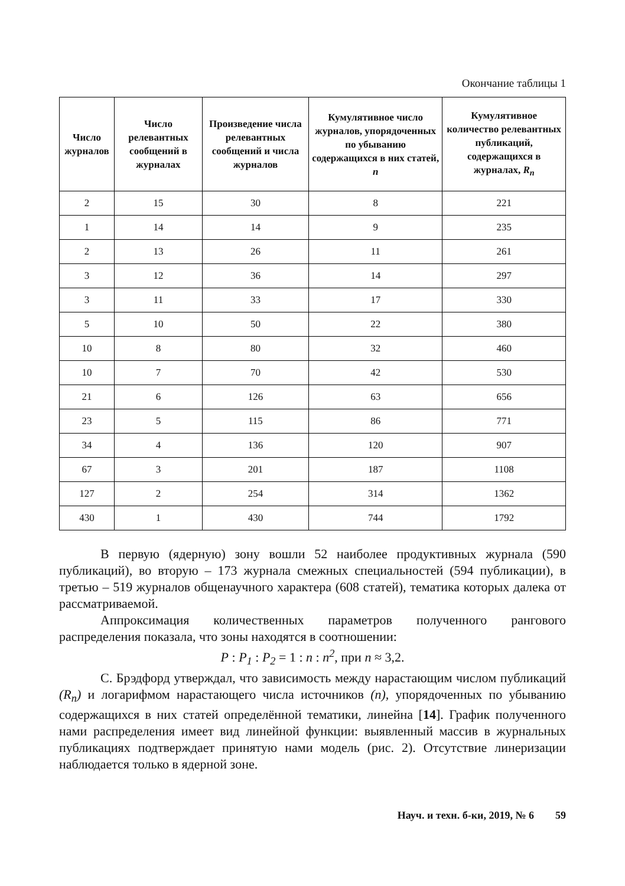Окончание таблицы 1
| Число журналов | Число релевантных сообщений в журналах | Произведение числа релевантных сообщений и числа журналов | Кумулятивное число журналов, упорядоченных по убыванию содержащихся в них статей, n | Кумулятивное количество релевантных публикаций, содержащихся в журналах, R<sub>n</sub> |
| --- | --- | --- | --- | --- |
| 2 | 15 | 30 | 8 | 221 |
| 1 | 14 | 14 | 9 | 235 |
| 2 | 13 | 26 | 11 | 261 |
| 3 | 12 | 36 | 14 | 297 |
| 3 | 11 | 33 | 17 | 330 |
| 5 | 10 | 50 | 22 | 380 |
| 10 | 8 | 80 | 32 | 460 |
| 10 | 7 | 70 | 42 | 530 |
| 21 | 6 | 126 | 63 | 656 |
| 23 | 5 | 115 | 86 | 771 |
| 34 | 4 | 136 | 120 | 907 |
| 67 | 3 | 201 | 187 | 1108 |
| 127 | 2 | 254 | 314 | 1362 |
| 430 | 1 | 430 | 744 | 1792 |
В первую (ядерную) зону вошли 52 наиболее продуктивных журнала (590 публикаций), во вторую – 173 журнала смежных специальностей (594 публикации), в третью – 519 журналов общенаучного характера (608 статей), тематика которых далека от рассматриваемой.
Аппроксимация количественных параметров полученного рангового распределения показала, что зоны находятся в соотношении:
P : P<sub>1</sub> : P<sub>2</sub> = 1 : n : n<sup>2</sup>, при n ≈ 3,2.
С. Брэдфорд утверждал, что зависимость между нарастающим числом публикаций (R<sub>n</sub>) и логарифмом нарастающего числа источников (n), упорядоченных по убыванию содержащихся в них статей определённой тематики, линейна [14]. График полученного нами распределения имеет вид линейной функции: выявленный массив в журнальных публикациях подтверждает принятую нами модель (рис. 2). Отсутствие линеризации наблюдается только в ядерной зоне.
Науч. и техн. б-ки, 2019, № 6 59